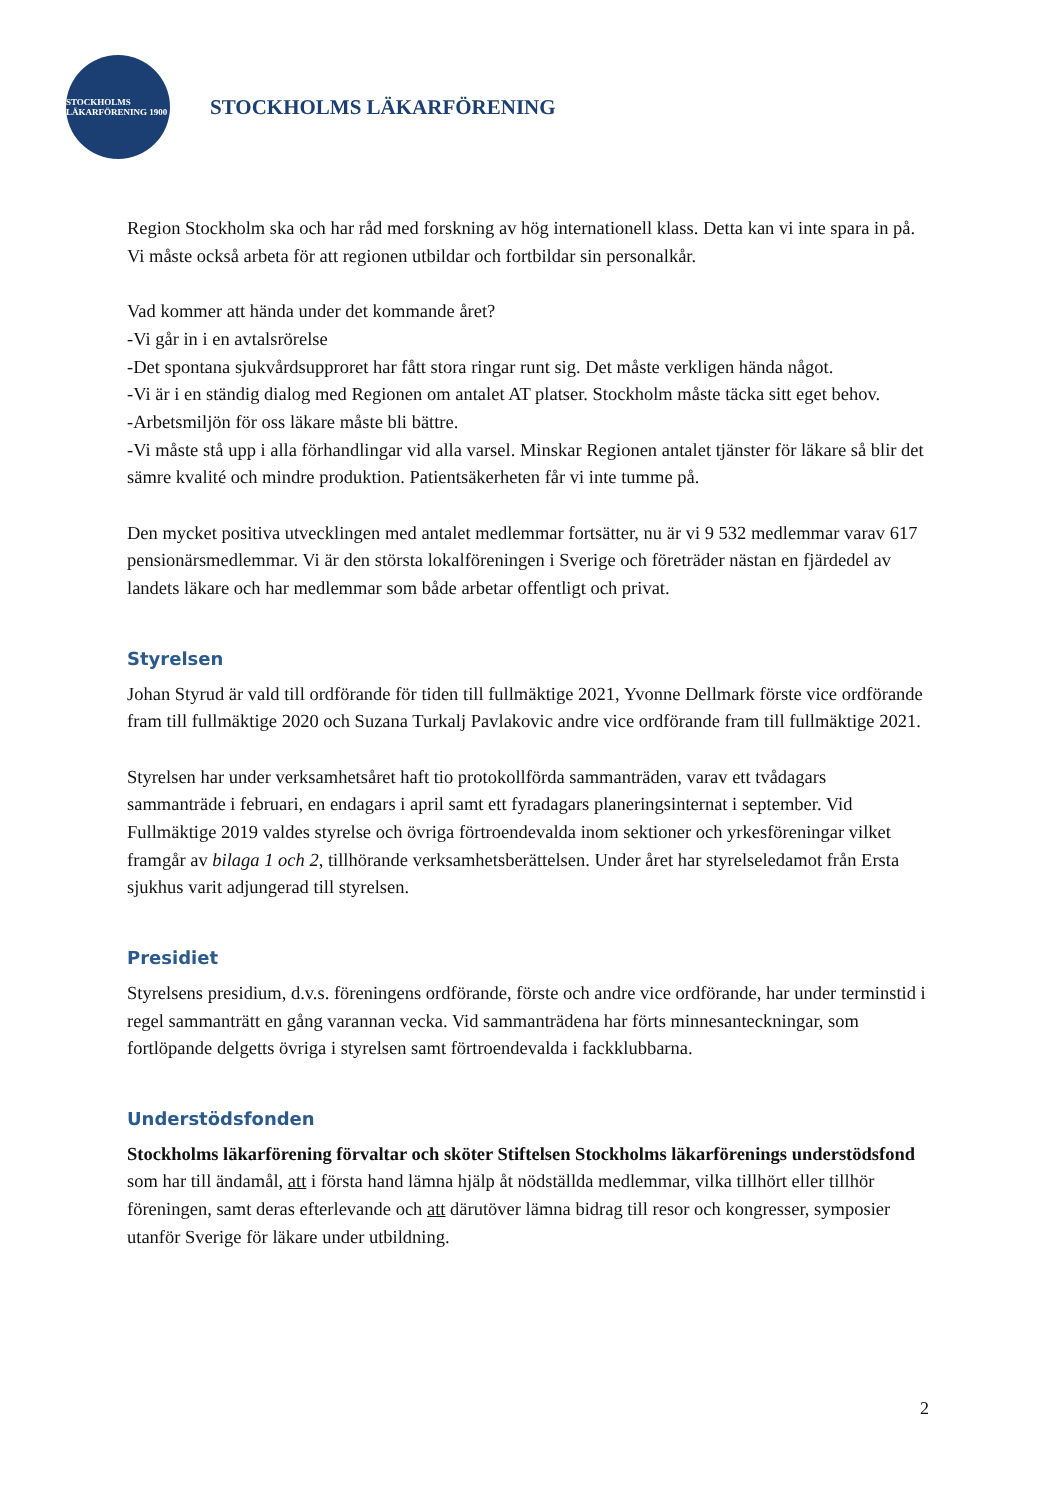STOCKHOLMS LÄKARFÖRENING 1900
STOCKHOLMS LÄKARFÖRENING
Region Stockholm ska och har råd med forskning av hög internationell klass. Detta kan vi inte spara in på. Vi måste också arbeta för att regionen utbildar och fortbildar sin personalkår.
Vad kommer att hända under det kommande året?
-Vi går in i en avtalsrörelse
-Det spontana sjukvårdsupproret har fått stora ringar runt sig. Det måste verkligen hända något.
-Vi är i en ständig dialog med Regionen om antalet AT platser. Stockholm måste täcka sitt eget behov.
-Arbetsmiljön för oss läkare måste bli bättre.
-Vi måste stå upp i alla förhandlingar vid alla varsel. Minskar Regionen antalet tjänster för läkare så blir det sämre kvalité och mindre produktion. Patientsäkerheten får vi inte tumme på.
Den mycket positiva utvecklingen med antalet medlemmar fortsätter, nu är vi 9 532 medlemmar varav 617 pensionärsmedlemmar. Vi är den största lokalföreningen i Sverige och företräder nästan en fjärdedel av landets läkare och har medlemmar som både arbetar offentligt och privat.
Styrelsen
Johan Styrud är vald till ordförande för tiden till fullmäktige 2021, Yvonne Dellmark förste vice ordförande fram till fullmäktige 2020 och Suzana Turkalj Pavlakovic andre vice ordförande fram till fullmäktige 2021.
Styrelsen har under verksamhetsåret haft tio protokollförda sammanträden, varav ett tvådagars sammanträde i februari, en endagars i april samt ett fyradagars planeringsinternat i september. Vid Fullmäktige 2019 valdes styrelse och övriga förtroendevalda inom sektioner och yrkesföreningar vilket framgår av bilaga 1 och 2, tillhörande verksamhetsberättelsen. Under året har styrelseledamot från Ersta sjukhus varit adjungerad till styrelsen.
Presidiet
Styrelsens presidium, d.v.s. föreningens ordförande, förste och andre vice ordförande, har under terminstid i regel sammanträtt en gång varannan vecka. Vid sammanträdena har förts minnesanteckningar, som fortlöpande delgetts övriga i styrelsen samt förtroendevalda i fackklubbarna.
Understödsfonden
Stockholms läkarförening förvaltar och sköter Stiftelsen Stockholms läkarförenings understödsfond som har till ändamål, att i första hand lämna hjälp åt nödställda medlemmar, vilka tillhört eller tillhör föreningen, samt deras efterlevande och att därutöver lämna bidrag till resor och kongresser, symposier utanför Sverige för läkare under utbildning.
2